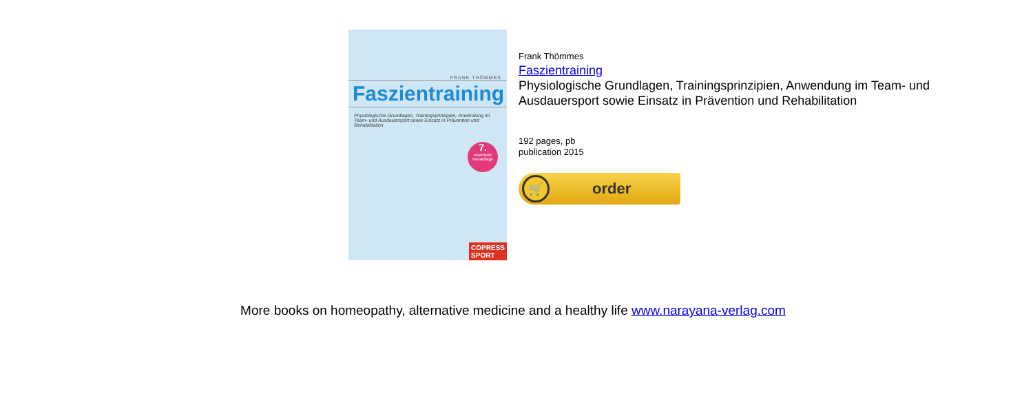FRANK THÖMMES
Faszientraining
Physiologische Grundlagen, Trainingsprinzipien, Anwendung im Team- und Ausdauersport sowie Einsatz in Prävention und Rehabilitation
7.
erweiterte Neuauflage
COPRESS
SPORT
Frank Thömmes
Faszientraining
Physiologische Grundlagen, Trainingsprinzipien, Anwendung im Team- und Ausdauersport sowie Einsatz in Prävention und Rehabilitation
192 pages, pb
publication 2015
🛒
order
More books on homeopathy, alternative medicine and a healthy life www.narayana-verlag.com